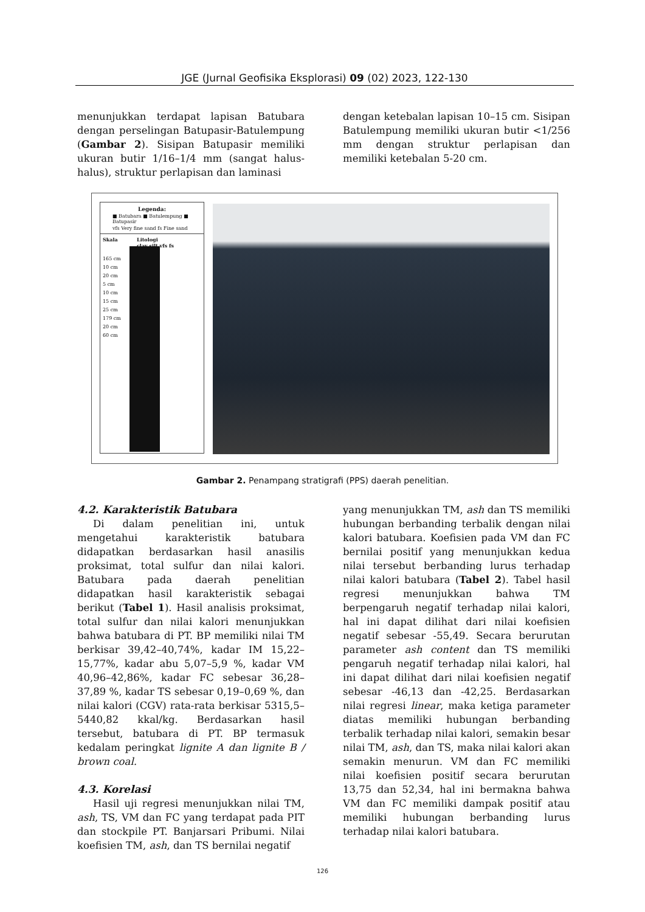JGE (Jurnal Geofisika Eksplorasi) 09 (02) 2023, 122-130
menunjukkan terdapat lapisan Batubara dengan perselingan Batupasir-Batulempung (Gambar 2). Sisipan Batupasir memiliki ukuran butir 1/16–1/4 mm (sangat halus-halus), struktur perlapisan dan laminasi
dengan ketebalan lapisan 10–15 cm. Sisipan Batulempung memiliki ukuran butir <1/256 mm dengan struktur perlapisan dan memiliki ketebalan 5-20 cm.
Legenda:
■ Batubara ■ Batulempung ■ Batupasir
vfs Very fine sand fs Fine sand
Skala Litologi
clay silt vfs fs
165 cm
10 cm
20 cm
5 cm
10 cm
15 cm
25 cm
179 cm
20 cm
60 cm
Gambar 2. Penampang stratigrafi (PPS) daerah penelitian.
4.2. Karakteristik Batubara
Di dalam penelitian ini, untuk mengetahui karakteristik batubara didapatkan berdasarkan hasil anasilis proksimat, total sulfur dan nilai kalori. Batubara pada daerah penelitian didapatkan hasil karakteristik sebagai berikut (Tabel 1). Hasil analisis proksimat, total sulfur dan nilai kalori menunjukkan bahwa batubara di PT. BP memiliki nilai TM berkisar 39,42–40,74%, kadar IM 15,22–15,77%, kadar abu 5,07–5,9 %, kadar VM 40,96–42,86%, kadar FC sebesar 36,28–37,89 %, kadar TS sebesar 0,19–0,69 %, dan nilai kalori (CGV) rata-rata berkisar 5315,5–5440,82 kkal/kg. Berdasarkan hasil tersebut, batubara di PT. BP termasuk kedalam peringkat lignite A dan lignite B / brown coal.
4.3. Korelasi
Hasil uji regresi menunjukkan nilai TM, ash, TS, VM dan FC yang terdapat pada PIT dan stockpile PT. Banjarsari Pribumi. Nilai koefisien TM, ash, dan TS bernilai negatif
yang menunjukkan TM, ash dan TS memiliki hubungan berbanding terbalik dengan nilai kalori batubara. Koefisien pada VM dan FC bernilai positif yang menunjukkan kedua nilai tersebut berbanding lurus terhadap nilai kalori batubara (Tabel 2). Tabel hasil regresi menunjukkan bahwa TM berpengaruh negatif terhadap nilai kalori, hal ini dapat dilihat dari nilai koefisien negatif sebesar -55,49. Secara berurutan parameter ash content dan TS memiliki pengaruh negatif terhadap nilai kalori, hal ini dapat dilihat dari nilai koefisien negatif sebesar -46,13 dan -42,25. Berdasarkan nilai regresi linear, maka ketiga parameter diatas memiliki hubungan berbanding terbalik terhadap nilai kalori, semakin besar nilai TM, ash, dan TS, maka nilai kalori akan semakin menurun. VM dan FC memiliki nilai koefisien positif secara berurutan 13,75 dan 52,34, hal ini bermakna bahwa VM dan FC memiliki dampak positif atau memiliki hubungan berbanding lurus terhadap nilai kalori batubara.
126